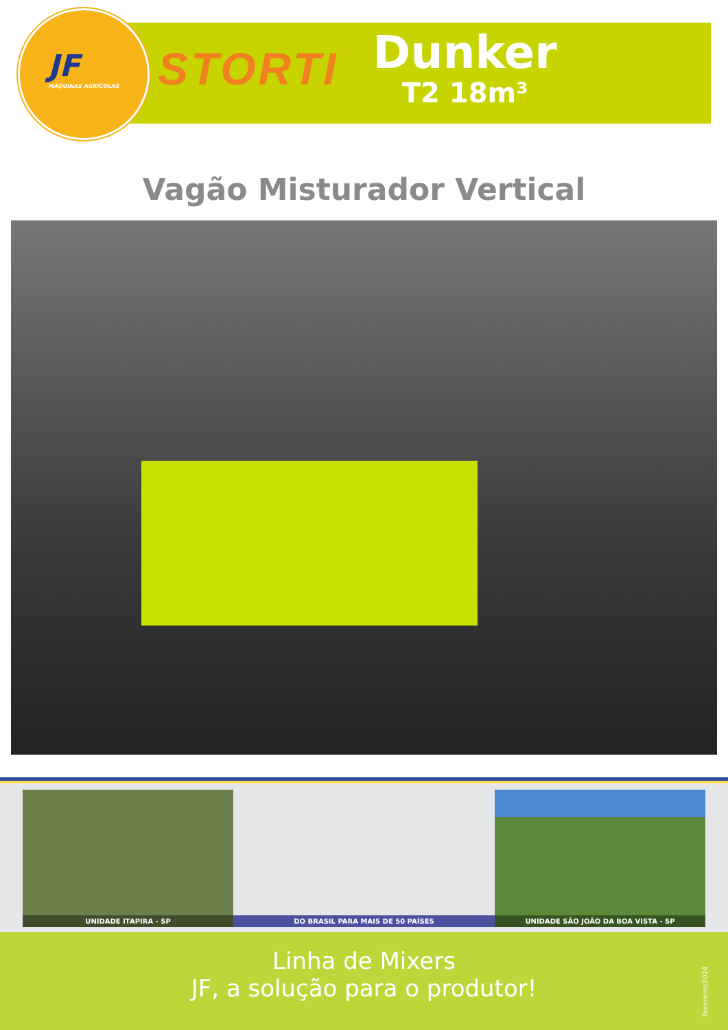JF
MÁQUINAS AGRÍCOLAS
STORTI
Dunker
T2 18m³
Vagão Misturador Vertical
UNIDADE ITAPIRA - SP DO BRASIL PARA MAIS DE 50 PAÍSES UNIDADE SÃO JOÃO DA BOA VISTA - SP
Linha de Mixers
JF, a solução para o produtor!
fevereiro/2024